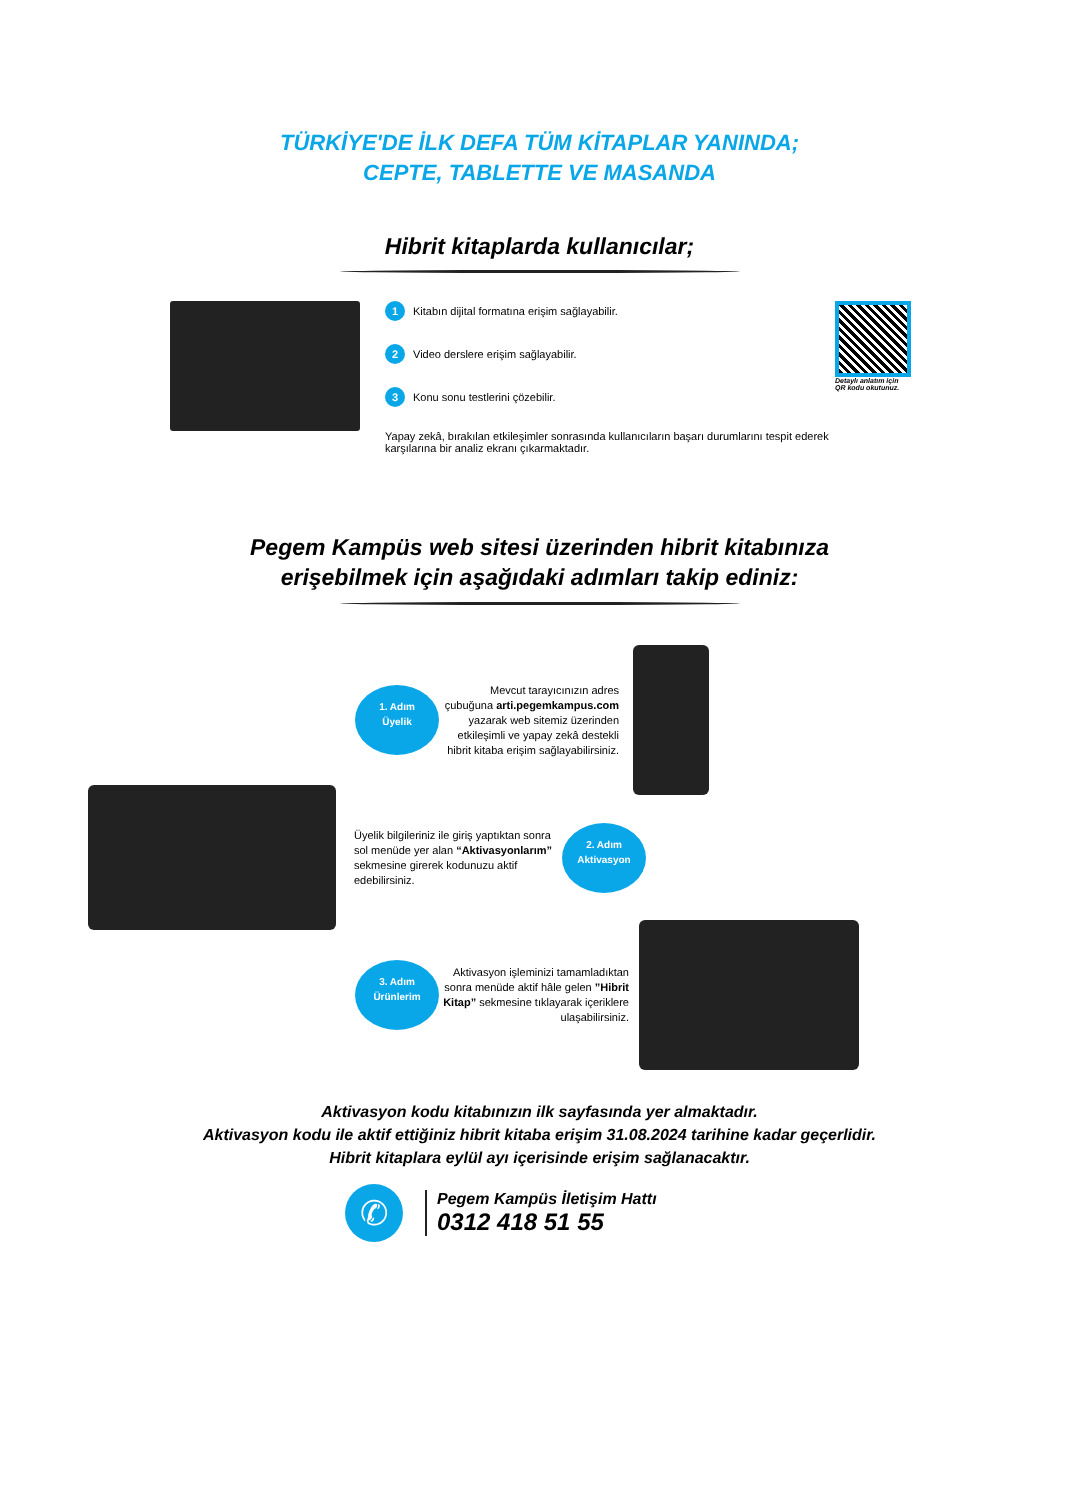TÜRKİYE'DE İLK DEFA TÜM KİTAPLAR YANINDA;
CEPTE, TABLETTE VE MASANDA
Hibrit kitaplarda kullanıcılar;
1 Kitabın dijital formatına erişim sağlayabilir.
2 Video derslere erişim sağlayabilir.
3 Konu sonu testlerini çözebilir.
Yapay zekâ, bırakılan etkileşimler sonrasında kullanıcıların başarı durumlarını tespit ederek karşılarına bir analiz ekranı çıkarmaktadır.
Detaylı anlatım için
QR kodu okutunuz.
Pegem Kampüs web sitesi üzerinden hibrit kitabınıza
erişebilmek için aşağıdaki adımları takip ediniz:
1. Adım
Üyelik
Mevcut tarayıcınızın adres çubuğuna arti.pegemkampus.com yazarak web sitemiz üzerinden etkileşimli ve yapay zekâ destekli hibrit kitaba erişim sağlayabilirsiniz.
Üyelik bilgileriniz ile giriş yaptıktan sonra sol menüde yer alan “Aktivasyonlarım” sekmesine girerek kodunuzu aktif edebilirsiniz.
2. Adım
Aktivasyon
3. Adım
Ürünlerim
Aktivasyon işleminizi tamamladıktan sonra menüde aktif hâle gelen ”Hibrit Kitap” sekmesine tıklayarak içeriklere ulaşabilirsiniz.
Aktivasyon kodu kitabınızın ilk sayfasında yer almaktadır.
Aktivasyon kodu ile aktif ettiğiniz hibrit kitaba erişim 31.08.2024 tarihine kadar geçerlidir.
Hibrit kitaplara eylül ayı içerisinde erişim sağlanacaktır.
✆
Pegem Kampüs İletişim Hattı
0312 418 51 55